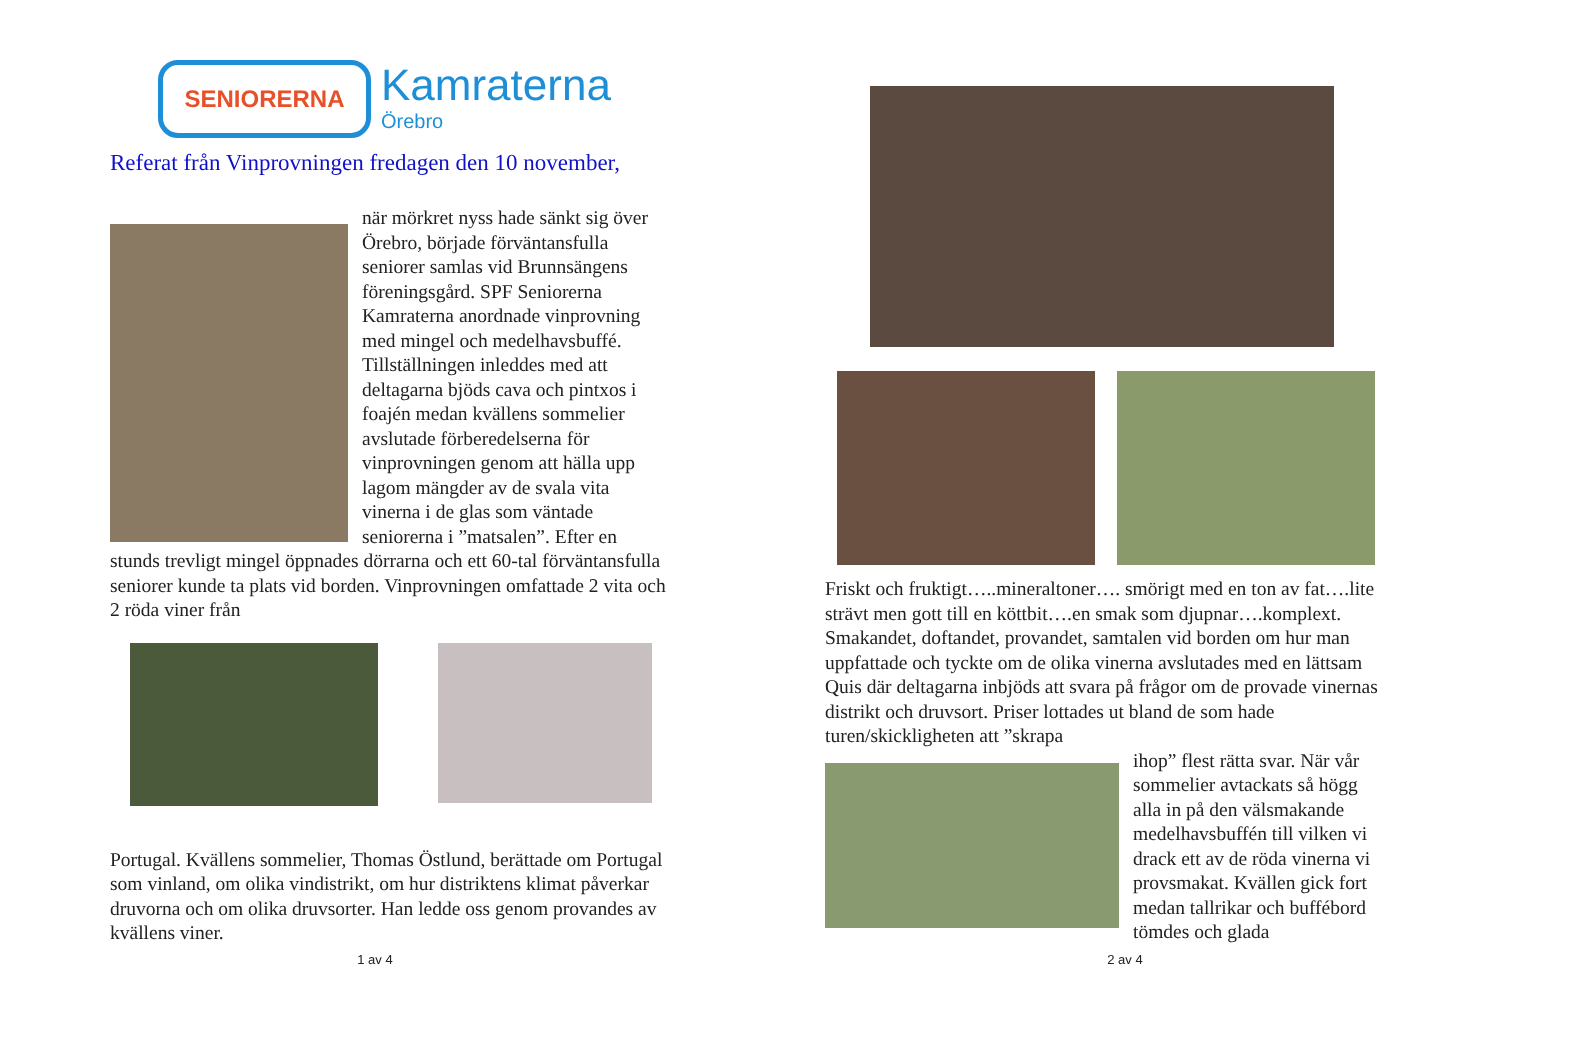SENIORERNA
Kamraterna
Örebro
Referat från Vinprovningen fredagen den 10 november,
när mörkret nyss hade sänkt sig över Örebro, började förväntansfulla seniorer samlas vid Brunnsängens föreningsgård. SPF Seniorerna Kamraterna anordnade vinprovning med mingel och medelhavsbuffé. Tillställningen inleddes med att deltagarna bjöds cava och pintxos i foajén medan kvällens sommelier avslutade förberedelserna för vinprovningen genom att hälla upp lagom mängder av de svala vita vinerna i de glas som väntade seniorerna i ”matsalen”. Efter en stunds trevligt mingel öppnades dörrarna och ett 60-tal förväntansfulla seniorer kunde ta plats vid borden. Vinprovningen omfattade 2 vita och 2 röda viner från
Portugal. Kvällens sommelier, Thomas Östlund, berättade om Portugal som vinland, om olika vindistrikt, om hur distriktens klimat påverkar druvorna och om olika druvsorter. Han ledde oss genom provandes av kvällens viner.
1 av 4
Friskt och fruktigt…..mineraltoner…. smörigt med en ton av fat….lite strävt men gott till en köttbit….en smak som djupnar….komplext. Smakandet, doftandet, provandet, samtalen vid borden om hur man uppfattade och tyckte om de olika vinerna avslutades med en lättsam Quis där deltagarna inbjöds att svara på frågor om de provade vinernas distrikt och druvsort. Priser lottades ut bland de som hade turen/skickligheten att ”skrapa
ihop” flest rätta svar. När vår sommelier avtackats så högg alla in på den välsmakande medelhavsbuffén till vilken vi drack ett av de röda vinerna vi provsmakat. Kvällen gick fort medan tallrikar och buffébord tömdes och glada
2 av 4